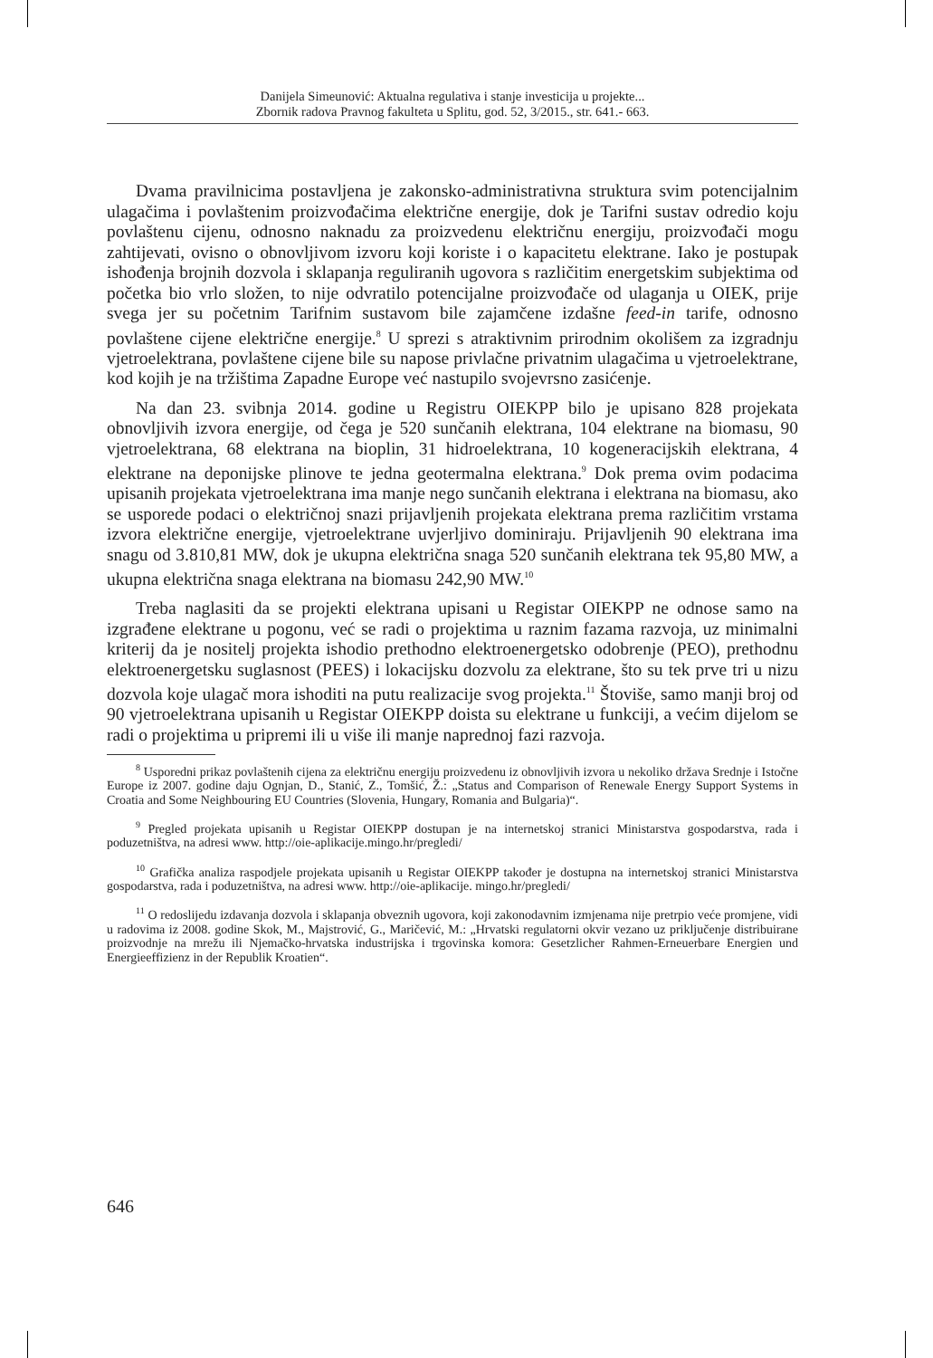Danijela Simeunović: Aktualna regulativa i stanje investicija u projekte...
Zbornik radova Pravnog fakulteta u Splitu, god. 52, 3/2015., str. 641.- 663.
Dvama pravilnicima postavljena je zakonsko-administrativna struktura svim potencijalnim ulagačima i povlaštenim proizvođačima električne energije, dok je Tarifni sustav odredio koju povlaštenu cijenu, odnosno naknadu za proizvedenu električnu energiju, proizvođači mogu zahtijevati, ovisno o obnovljivom izvoru koji koriste i o kapacitetu elektrane. Iako je postupak ishođenja brojnih dozvola i sklapanja reguliranih ugovora s različitim energetskim subjektima od početka bio vrlo složen, to nije odvratilo potencijalne proizvođače od ulaganja u OIEK, prije svega jer su početnim Tarifnim sustavom bile zajamčene izdašne feed-in tarife, odnosno povlaštene cijene električne energije.<sup>8</sup> U sprezi s atraktivnim prirodnim okolišem za izgradnju vjetroelektrana, povlaštene cijene bile su napose privlačne privatnim ulagačima u vjetroelektrane, kod kojih je na tržištima Zapadne Europe već nastupilo svojevrsno zasićenje.
Na dan 23. svibnja 2014. godine u Registru OIEKPP bilo je upisano 828 projekata obnovljivih izvora energije, od čega je 520 sunčanih elektrana, 104 elektrane na biomasu, 90 vjetroelektrana, 68 elektrana na bioplin, 31 hidroelektrana, 10 kogeneracijskih elektrana, 4 elektrane na deponijske plinove te jedna geotermalna elektrana.<sup>9</sup> Dok prema ovim podacima upisanih projekata vjetroelektrana ima manje nego sunčanih elektrana i elektrana na biomasu, ako se usporede podaci o električnoj snazi prijavljenih projekata elektrana prema različitim vrstama izvora električne energije, vjetroelektrane uvjerljivo dominiraju. Prijavljenih 90 elektrana ima snagu od 3.810,81 MW, dok je ukupna električna snaga 520 sunčanih elektrana tek 95,80 MW, a ukupna električna snaga elektrana na biomasu 242,90 MW.<sup>10</sup>
Treba naglasiti da se projekti elektrana upisani u Registar OIEKPP ne odnose samo na izgrađene elektrane u pogonu, već se radi o projektima u raznim fazama razvoja, uz minimalni kriterij da je nositelj projekta ishodio prethodno elektroenergetsko odobrenje (PEO), prethodnu elektroenergetsku suglasnost (PEES) i lokacijsku dozvolu za elektrane, što su tek prve tri u nizu dozvola koje ulagač mora ishoditi na putu realizacije svog projekta.<sup>11</sup> Štoviše, samo manji broj od 90 vjetroelektrana upisanih u Registar OIEKPP doista su elektrane u funkciji, a većim dijelom se radi o projektima u pripremi ili u više ili manje naprednoj fazi razvoja.
<sup>8</sup> Usporedni prikaz povlaštenih cijena za električnu energiju proizvedenu iz obnovljivih izvora u nekoliko država Srednje i Istočne Europe iz 2007. godine daju Ognjan, D., Stanić, Z., Tomšić, Ž.: „Status and Comparison of Renewale Energy Support Systems in Croatia and Some Neighbouring EU Countries (Slovenia, Hungary, Romania and Bulgaria)“.
<sup>9</sup> Pregled projekata upisanih u Registar OIEKPP dostupan je na internetskoj stranici Ministarstva gospodarstva, rada i poduzetništva, na adresi www. http://oie-aplikacije.mingo.hr/pregledi/
<sup>10</sup> Grafička analiza raspodjele projekata upisanih u Registar OIEKPP također je dostupna na internetskoj stranici Ministarstva gospodarstva, rada i poduzetništva, na adresi www. http://oie-aplikacije. mingo.hr/pregledi/
<sup>11</sup> O redoslijedu izdavanja dozvola i sklapanja obveznih ugovora, koji zakonodavnim izmjenama nije pretrpio veće promjene, vidi u radovima iz 2008. godine Skok, M., Majstrović, G., Maričević, M.: „Hrvatski regulatorni okvir vezano uz priključenje distribuirane proizvodnje na mrežu ili Njemačko-hrvatska industrijska i trgovinska komora: Gesetzlicher Rahmen-Erneuerbare Energien und Energieeffizienz in der Republik Kroatien“.
646